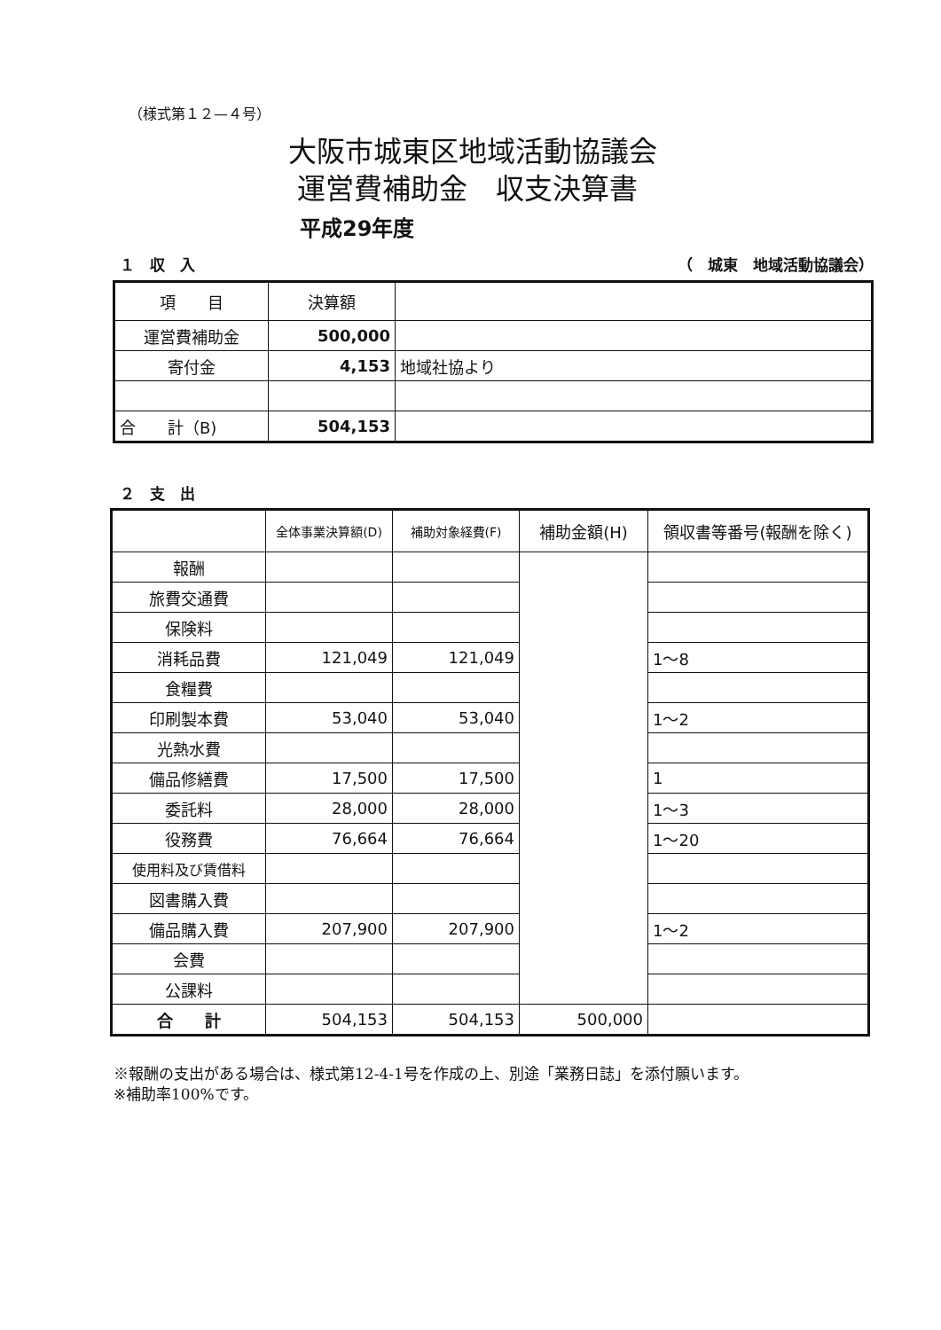（様式第１２—４号）
大阪市城東区地域活動協議会
運営費補助金　収支決算書
平成29年度
１　収　入 （　城東　地域活動協議会）
| 項 目 | 決算額 | |
| --- | --- | --- |
| 運営費補助金 | 500,000 | |
| 寄付金 | 4,153 | 地域社協より |
| 合 計（B) | 504,153 | |
２　支　出
| | 全体事業決算額(D) | 補助対象経費(F) | 補助金額(H) | 領収書等番号(報酬を除く) |
| --- | --- | --- | --- | --- |
| 報酬 | | | | |
| 旅費交通費 | | | | |
| 保険料 | | | | |
| 消耗品費 | 121,049 | 121,049 | | 1～8 |
| 食糧費 | | | | |
| 印刷製本費 | 53,040 | 53,040 | | 1～2 |
| 光熱水費 | | | | |
| 備品修繕費 | 17,500 | 17,500 | | 1 |
| 委託料 | 28,000 | 28,000 | | 1～3 |
| 役務費 | 76,664 | 76,664 | | 1～20 |
| 使用料及び賃借料 | | | | |
| 図書購入費 | | | | |
| 備品購入費 | 207,900 | 207,900 | | 1～2 |
| 会費 | | | | |
| 公課料 | | | | |
| 合 計 | 504,153 | 504,153 | 500,000 | |
※報酬の支出がある場合は、様式第12-4-1号を作成の上、別途「業務日誌」を添付願います。
※補助率100%です。